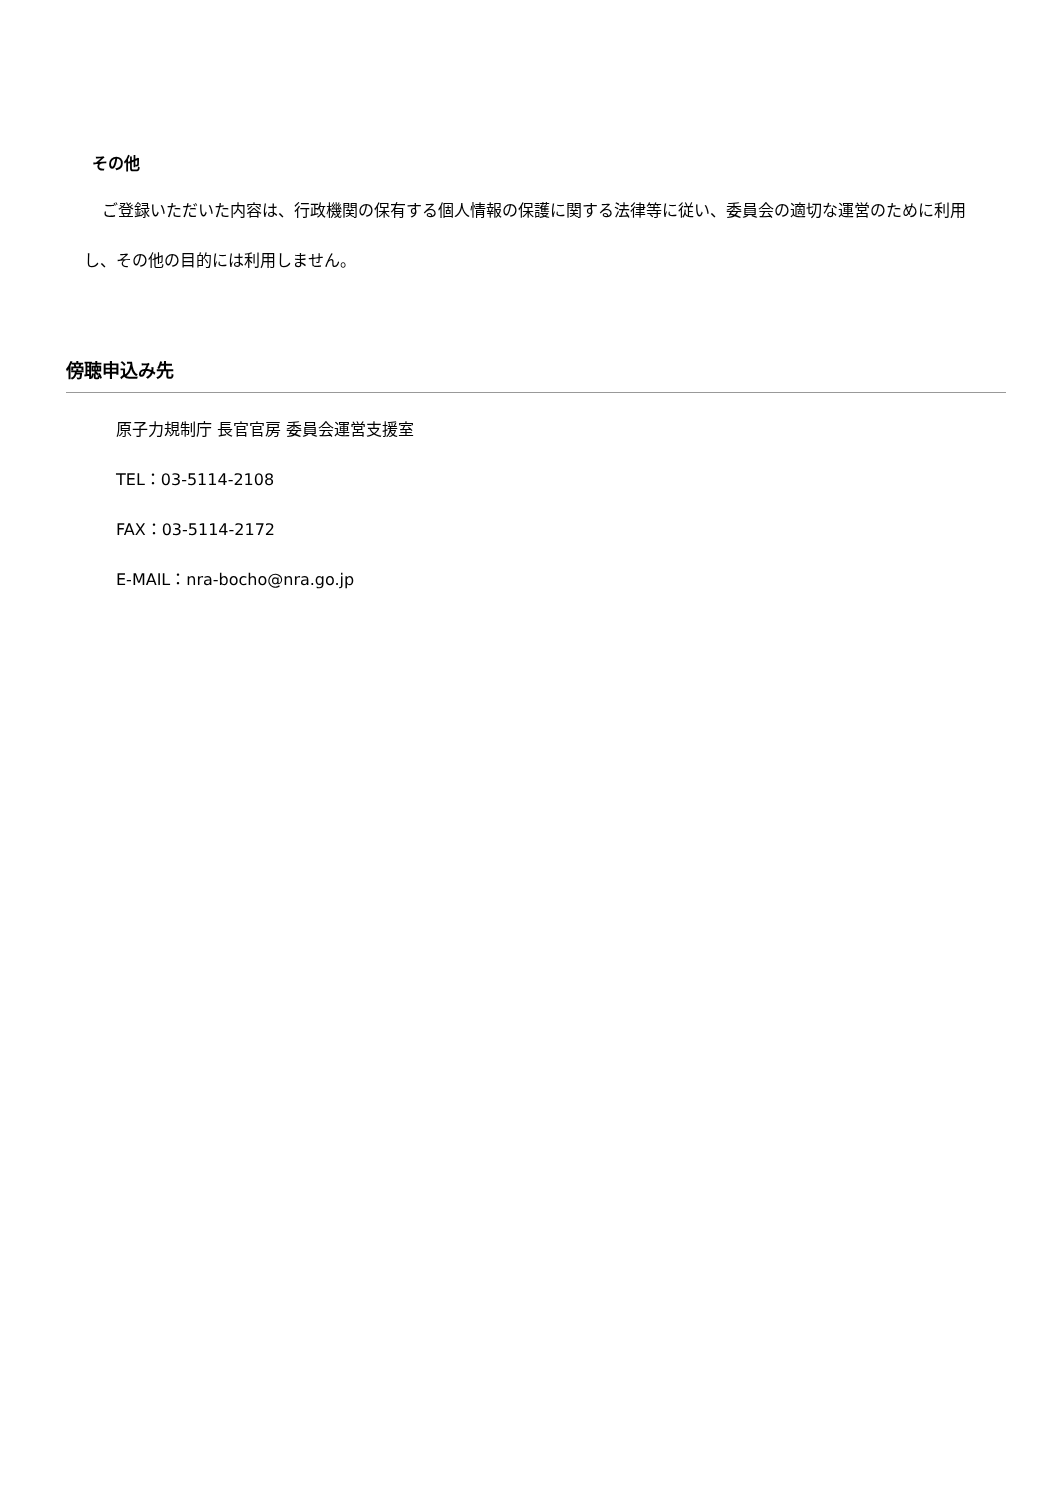その他
ご登録いただいた内容は、行政機関の保有する個人情報の保護に関する法律等に従い、委員会の適切な運営のために利用し、その他の目的には利用しません。
傍聴申込み先
原子力規制庁 長官官房 委員会運営支援室
TEL：03-5114-2108
FAX：03-5114-2172
E-MAIL：nra-bocho@nra.go.jp